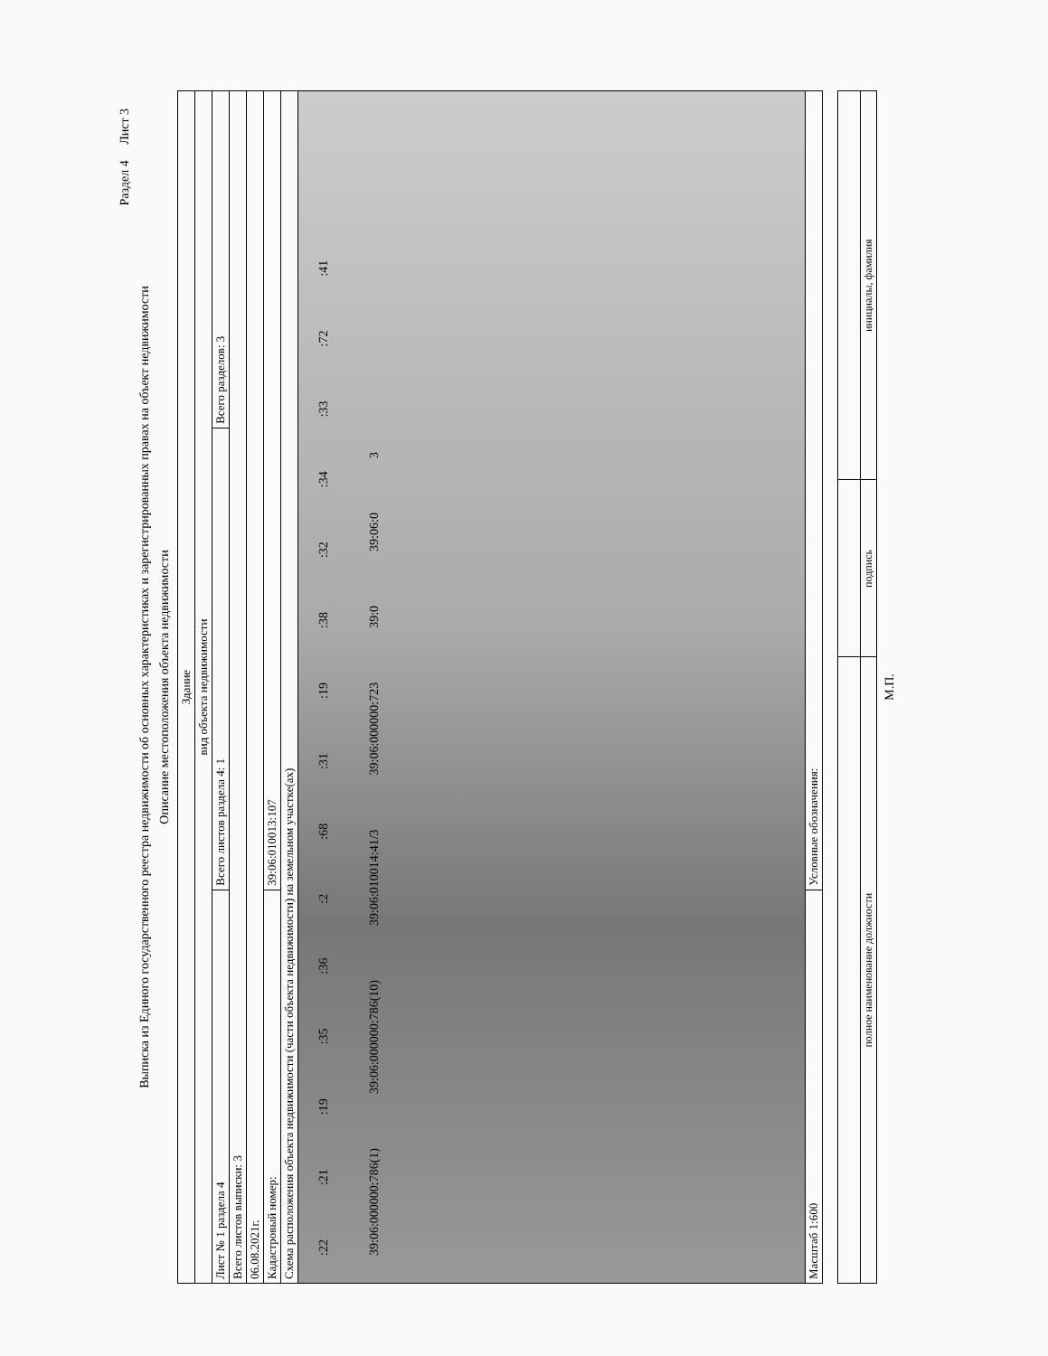Раздел 4 Лист 3
Выписка из Единого государственного реестра недвижимости об основных характеристиках и зарегистрированных правах на объект недвижимости
Описание местоположения объекта недвижимости
| Здание | | |
| вид объекта недвижимости | | |
| Лист № 1 раздела 4 | Всего листов раздела 4: 1 | Всего разделов: 3 |
| Всего листов выписки: 3 | | |
| 06.08.2021г. | | |
| Кадастровый номер: | 39:06:010013:107 | |
| Схема расположения объекта недвижимости (части объекта недвижимости) на земельном участке(ах) | | |
| :22 :21 :19 :35 :36 :2 :68 :31 :19 :38 :32 :34 :33 :72 :41 39:06:000000:786(1) 39:06:000000:786(10) 39:06:010014:41/3 39:06:000000:723 39:0 39:06:0 3 | | |
| Масштаб 1:600 | Условные обозначения: | |
| полное наименование должности | подпись | инициалы, фамилия |
М.П.